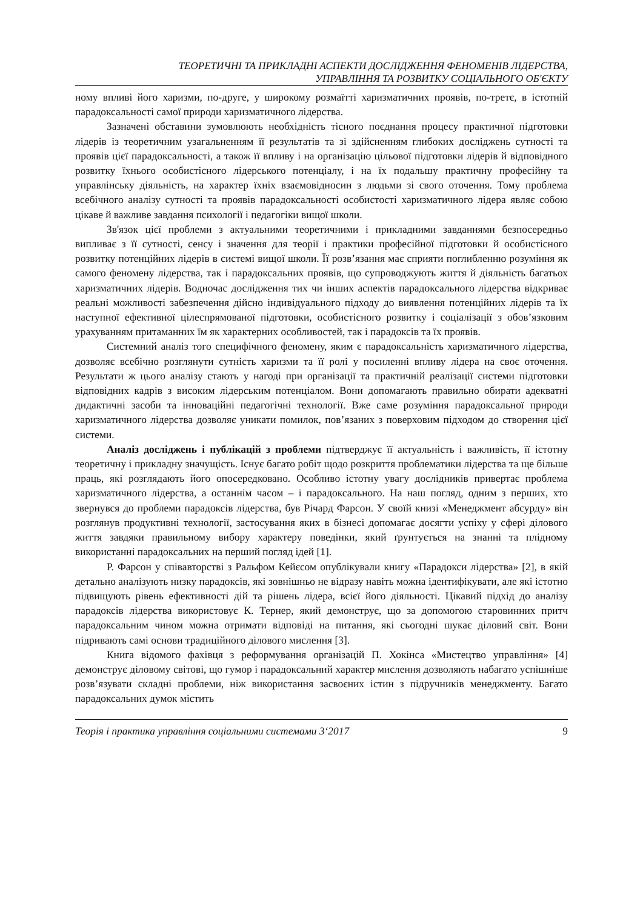ТЕОРЕТИЧНІ ТА ПРИКЛАДНІ АСПЕКТИ ДОСЛІДЖЕННЯ ФЕНОМЕНІВ ЛІДЕРСТВА,
УПРАВЛІННЯ ТА РОЗВИТКУ СОЦІАЛЬНОГО ОБ'ЄКТУ
ному впливі його харизми, по-друге, у широкому розмаїтті харизматичних проявів, по-третє, в істотній парадоксальності самої природи харизматичного лідерства.
Зазначені обставини зумовлюють необхідність тісного поєднання процесу практичної підготовки лідерів із теоретичним узагальненням її результатів та зі здійсненням глибоких досліджень сутності та проявів цієї парадоксальності, а також її впливу і на організацію цільової підготовки лідерів й відповідного розвитку їхнього особистісного лідерського потенціалу, і на їх подальшу практичну професійну та управлінську діяльність, на характер їхніх взаємовідносин з людьми зі свого оточення. Тому проблема всебічного аналізу сутності та проявів парадоксальності особистості харизматичного лідера являє собою цікаве й важливе завдання психології і педагогіки вищої школи.
Зв'язок цієї проблеми з актуальними теоретичними і прикладними завданнями безпосередньо випливає з її сутності, сенсу і значення для теорії і практики професійної підготовки й особистісного розвитку потенційних лідерів в системі вищої школи. Її розв’язання має сприяти поглибленню розуміння як самого феномену лідерства, так і парадоксальних проявів, що супроводжують життя й діяльність багатьох харизматичних лідерів. Водночас дослідження тих чи інших аспектів парадоксального лідерства відкриває реальні можливості забезпечення дійсно індивідуального підходу до виявлення потенційних лідерів та їх наступної ефективної цілеспрямованої підготовки, особистісного розвитку і соціалізації з обов’язковим урахуванням притаманних їм як характерних особливостей, так і парадоксів та їх проявів.
Системний аналіз того специфічного феномену, яким є парадоксальність харизматичного лідерства, дозволяє всебічно розглянути сутність харизми та її ролі у посиленні впливу лідера на своє оточення. Результати ж цього аналізу стають у нагоді при організації та практичній реалізації системи підготовки відповідних кадрів з високим лідерським потенціалом. Вони допомагають правильно обирати адекватні дидактичні засоби та інноваційні педагогічні технології. Вже саме розуміння парадоксальної природи харизматичного лідерства дозволяє уникати помилок, пов’язаних з поверховим підходом до створення цієї системи.
Аналіз досліджень і публікацій з проблеми підтверджує її актуальність і важливість, її істотну теоретичну і прикладну значущість. Існує багато робіт щодо розкриття проблематики лідерства та ще більше праць, які розглядають його опосередковано. Особливо істотну увагу дослідників привертає проблема харизматичного лідерства, а останнім часом – і парадоксального. На наш погляд, одним з перших, хто звернувся до проблеми парадоксів лідерства, був Річард Фарсон. У своїй книзі «Менеджмент абсурду» він розглянув продуктивні технології, застосування яких в бізнесі допомагає досягти успіху у сфері ділового життя завдяки правильному вибору характеру поведінки, який ґрунтується на знанні та плідному використанні парадоксальних на перший погляд ідей [1].
Р. Фарсон у співавторстві з Ральфом Кейєсом опублікували книгу «Парадокси лідерства» [2], в якій детально аналізують низку парадоксів, які зовнішньо не відразу навіть можна ідентифікувати, але які істотно підвищують рівень ефективності дій та рішень лідера, всієї його діяльності. Цікавий підхід до аналізу парадоксів лідерства використовує К. Тернер, який демонструє, що за допомогою старовинних притч парадоксальним чином можна отримати відповіді на питання, які сьогодні шукає діловий світ. Вони підривають самі основи традиційного ділового мислення [3].
Книга відомого фахівця з реформування організацій П. Хокінса «Мистецтво управління» [4] демонструє діловому світові, що гумор і парадоксальний характер мислення дозволяють набагато успішніше розв’язувати складні проблеми, ніж використання засвоєних істин з підручників менеджменту. Багато парадоксальних думок містить
Теорія і практика управління соціальними системами 3‘2017 9